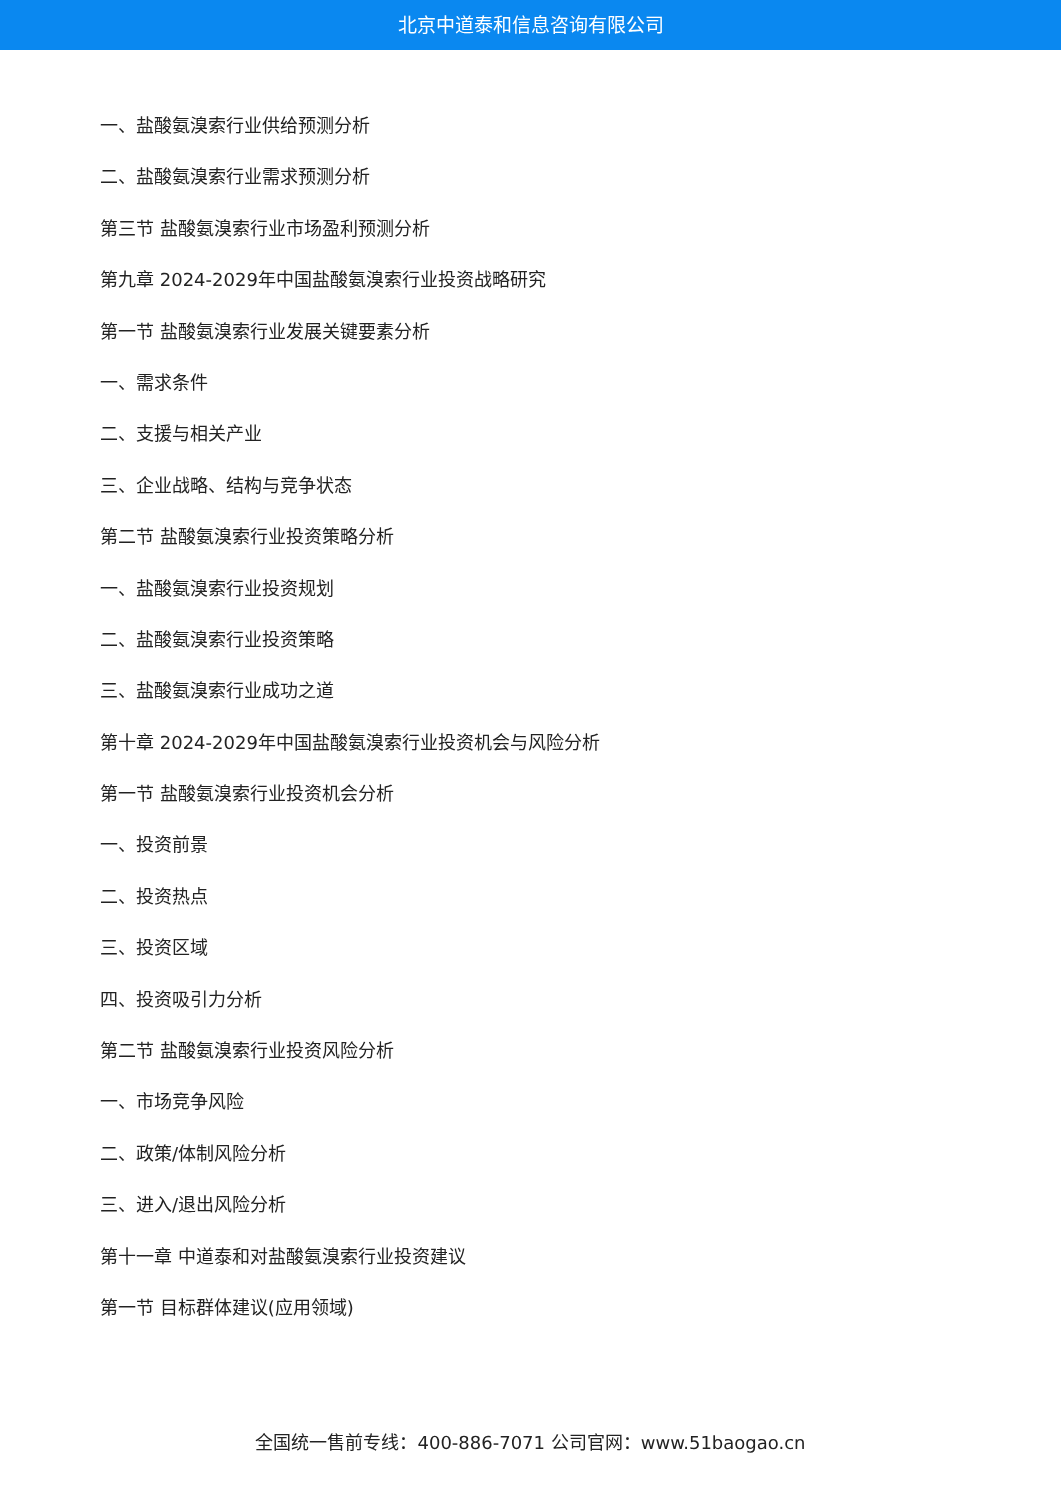北京中道泰和信息咨询有限公司
一、盐酸氨溴索行业供给预测分析
二、盐酸氨溴索行业需求预测分析
第三节 盐酸氨溴索行业市场盈利预测分析
第九章 2024-2029年中国盐酸氨溴索行业投资战略研究
第一节 盐酸氨溴索行业发展关键要素分析
一、需求条件
二、支援与相关产业
三、企业战略、结构与竞争状态
第二节 盐酸氨溴索行业投资策略分析
一、盐酸氨溴索行业投资规划
二、盐酸氨溴索行业投资策略
三、盐酸氨溴索行业成功之道
第十章 2024-2029年中国盐酸氨溴索行业投资机会与风险分析
第一节 盐酸氨溴索行业投资机会分析
一、投资前景
二、投资热点
三、投资区域
四、投资吸引力分析
第二节 盐酸氨溴索行业投资风险分析
一、市场竞争风险
二、政策/体制风险分析
三、进入/退出风险分析
第十一章 中道泰和对盐酸氨溴索行业投资建议
第一节 目标群体建议(应用领域)
全国统一售前专线：400-886-7071 公司官网：www.51baogao.cn